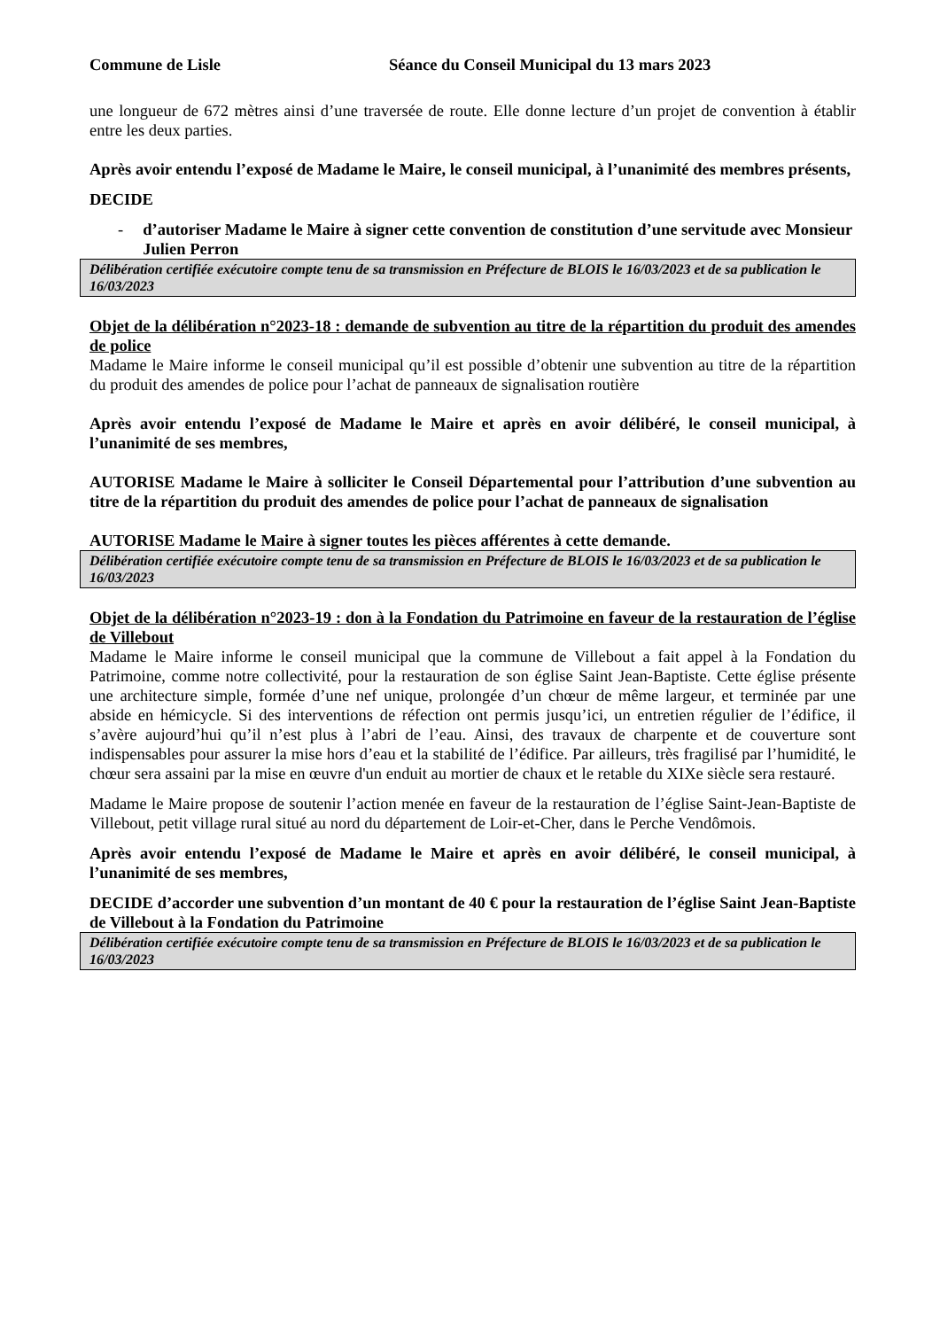Commune de Lisle Séance du Conseil Municipal du 13 mars 2023
une longueur de 672 mètres ainsi d’une traversée de route. Elle donne lecture d’un projet de convention à établir entre les deux parties.
Après avoir entendu l’exposé de Madame le Maire, le conseil municipal, à l’unanimité des membres présents,
DECIDE
- d’autoriser Madame le Maire à signer cette convention de constitution d’une servitude avec Monsieur Julien Perron
Délibération certifiée exécutoire compte tenu de sa transmission en Préfecture de BLOIS le 16/03/2023 et de sa publication le 16/03/2023
Objet de la délibération n°2023-18 : demande de subvention au titre de la répartition du produit des amendes de police
Madame le Maire informe le conseil municipal qu’il est possible d’obtenir une subvention au titre de la répartition du produit des amendes de police pour l’achat de panneaux de signalisation routière
Après avoir entendu l’exposé de Madame le Maire et après en avoir délibéré, le conseil municipal, à l’unanimité de ses membres,
AUTORISE Madame le Maire à solliciter le Conseil Départemental pour l’attribution d’une subvention au titre de la répartition du produit des amendes de police pour l’achat de panneaux de signalisation
AUTORISE Madame le Maire à signer toutes les pièces afférentes à cette demande.
Délibération certifiée exécutoire compte tenu de sa transmission en Préfecture de BLOIS le 16/03/2023 et de sa publication le 16/03/2023
Objet de la délibération n°2023-19 : don à la Fondation du Patrimoine en faveur de la restauration de l’église de Villebout
Madame le Maire informe le conseil municipal que la commune de Villebout a fait appel à la Fondation du Patrimoine, comme notre collectivité, pour la restauration de son église Saint Jean-Baptiste. Cette église présente une architecture simple, formée d’une nef unique, prolongée d’un chœur de même largeur, et terminée par une abside en hémicycle. Si des interventions de réfection ont permis jusqu’ici, un entretien régulier de l’édifice, il s’avère aujourd’hui qu’il n’est plus à l’abri de l’eau. Ainsi, des travaux de charpente et de couverture sont indispensables pour assurer la mise hors d’eau et la stabilité de l’édifice. Par ailleurs, très fragilisé par l’humidité, le chœur sera assaini par la mise en œuvre d'un enduit au mortier de chaux et le retable du XIXe siècle sera restauré.
Madame le Maire propose de soutenir l’action menée en faveur de la restauration de l’église Saint-Jean-Baptiste de Villebout, petit village rural situé au nord du département de Loir-et-Cher, dans le Perche Vendômois.
Après avoir entendu l’exposé de Madame le Maire et après en avoir délibéré, le conseil municipal, à l’unanimité de ses membres,
DECIDE d’accorder une subvention d’un montant de 40 € pour la restauration de l’église Saint Jean-Baptiste de Villebout à la Fondation du Patrimoine
Délibération certifiée exécutoire compte tenu de sa transmission en Préfecture de BLOIS le 16/03/2023 et de sa publication le 16/03/2023